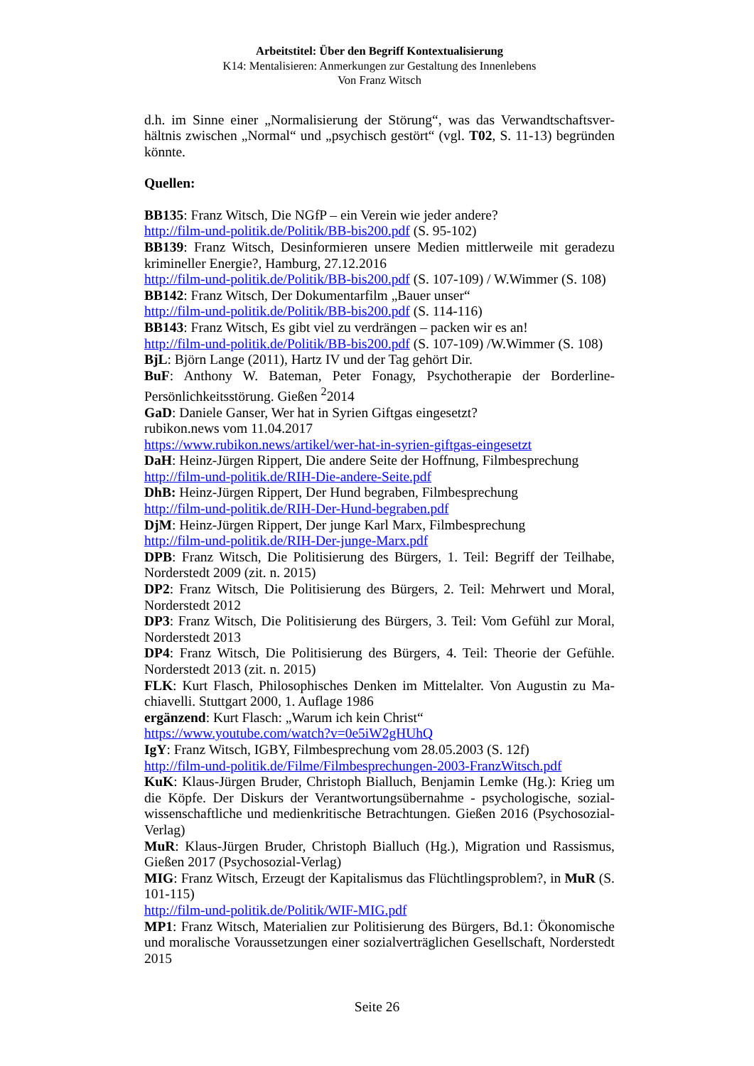Arbeitstitel: Über den Begriff Kontextualisierung
K14: Mentalisieren: Anmerkungen zur Gestaltung des Innenlebens
Von Franz Witsch
d.h. im Sinne einer „Normalisierung der Störung“, was das Verwandtschaftsver­hältnis zwischen „Normal“ und „psychisch gestört“ (vgl. T02, S. 11-13) begründen könnte.
Quellen:
BB135: Franz Witsch, Die NGfP – ein Verein wie jeder andere?
http://film-und-politik.de/Politik/BB-bis200.pdf (S. 95-102)
BB139: Franz Witsch, Desinformieren unsere Medien mittlerweile mit geradezu krimineller Energie?, Hamburg, 27.12.2016
http://film-und-politik.de/Politik/BB-bis200.pdf (S. 107-109) / W.Wimmer (S. 108)
BB142: Franz Witsch, Der Dokumentarfilm „Bauer unser“
http://film-und-politik.de/Politik/BB-bis200.pdf (S. 114-116)
BB143: Franz Witsch, Es gibt viel zu verdrängen – packen wir es an!
http://film-und-politik.de/Politik/BB-bis200.pdf (S. 107-109) /W.Wimmer (S. 108)
BjL: Björn Lange (2011), Hartz IV und der Tag gehört Dir.
BuF: Anthony W. Bateman, Peter Fonagy, Psychotherapie der Borderline-Persönlichkeitsstörung. Gießen <sup>2</sup>2014
GaD: Daniele Ganser, Wer hat in Syrien Giftgas eingesetzt?
rubikon.news vom 11.04.2017
https://www.rubikon.news/artikel/wer-hat-in-syrien-giftgas-eingesetzt
DaH: Heinz-Jürgen Rippert, Die andere Seite der Hoffnung, Filmbesprechung
http://film-und-politik.de/RIH-Die-andere-Seite.pdf
DhB: Heinz-Jürgen Rippert, Der Hund begraben, Filmbesprechung
http://film-und-politik.de/RIH-Der-Hund-begraben.pdf
DjM: Heinz-Jürgen Rippert, Der junge Karl Marx, Filmbesprechung
http://film-und-politik.de/RIH-Der-junge-Marx.pdf
DPB: Franz Witsch, Die Politisierung des Bürgers, 1. Teil: Begriff der Teilhabe, Norderstedt 2009 (zit. n. 2015)
DP2: Franz Witsch, Die Politisierung des Bürgers, 2. Teil: Mehrwert und Moral, Norderstedt 2012
DP3: Franz Witsch, Die Politisierung des Bürgers, 3. Teil: Vom Gefühl zur Moral, Norderstedt 2013
DP4: Franz Witsch, Die Politisierung des Bürgers, 4. Teil: Theorie der Gefühle. Norderstedt 2013 (zit. n. 2015)
FLK: Kurt Flasch, Philosophisches Denken im Mittelalter. Von Augustin zu Ma­chiavelli. Stuttgart 2000, 1. Auflage 1986
ergänzend: Kurt Flasch: „Warum ich kein Christ“
https://www.youtube.com/watch?v=0e5iW2gHUhQ
IgY: Franz Witsch, IGBY, Filmbesprechung vom 28.05.2003 (S. 12f)
http://film-und-politik.de/Filme/Filmbesprechungen-2003-FranzWitsch.pdf
KuK: Klaus-Jürgen Bruder, Christoph Bialluch, Benjamin Lemke (Hg.): Krieg um die Köpfe. Der Diskurs der Verantwortungsübernahme - psychologische, sozial­wissenschaftliche und medienkritische Betrachtungen. Gießen 2016 (Psychosozial-Verlag)
MuR: Klaus-Jürgen Bruder, Christoph Bialluch (Hg.), Migration und Rassismus, Gießen 2017 (Psychosozial-Verlag)
MIG: Franz Witsch, Erzeugt der Kapitalismus das Flüchtlingsproblem?, in MuR (S. 101-115)
http://film-und-politik.de/Politik/WIF-MIG.pdf
MP1: Franz Witsch, Materialien zur Politisierung des Bürgers, Bd.1: Ökonomische und moralische Voraussetzungen einer sozialverträglichen Gesellschaft, Nor­derstedt 2015
Seite 26